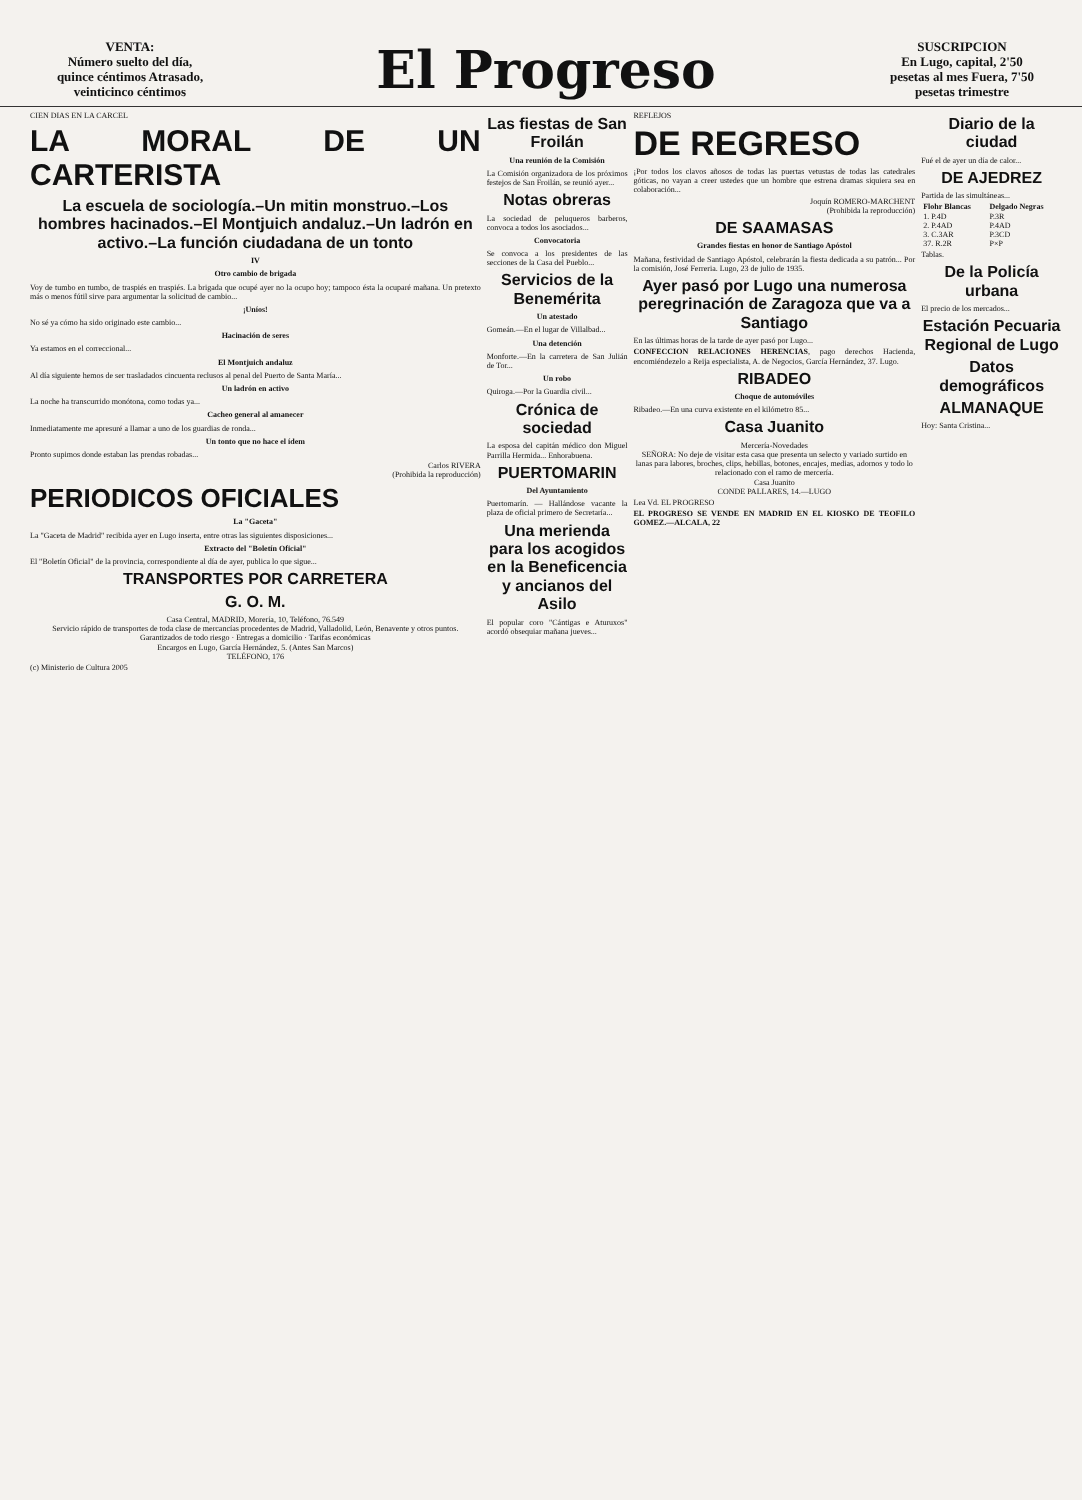VENTA:
Número suelto del día, quince céntimos Atrasado, veinticinco céntimos
El Progreso
SUSCRIPCION
En Lugo, capital, 2'50 pesetas al mes Fuera, 7'50 pesetas trimestre
CIEN DIAS EN LA CARCEL
LA MORAL DE UN CARTERISTA
La escuela de sociología.–Un mitin monstruo.–Los hombres hacinados.–El Montjuich andaluz.–Un ladrón en activo.–La función ciudadana de un tonto
IV
Otro cambio de brigada
Voy de tumbo en tumbo, de traspiés en traspiés. La brigada que ocupé ayer no la ocupo hoy; tampoco ésta la ocuparé mañana. Un pretexto más o menos fútil sirve para argumentar la solicitud de cambio...
¡Uníos!
No sé ya cómo ha sido originado este cambio...
Hacinación de seres
Ya estamos en el correccional...
El Montjuich andaluz
Al día siguiente hemos de ser trasladados cincuenta reclusos al penal del Puerto de Santa María...
Un ladrón en activo
La noche ha transcurrido monótona, como todas ya...
Cacheo general al amanecer
Inmediatamente me apresuré a llamar a uno de los guardias de ronda...
Un tonto que no hace el ídem
Pronto supimos donde estaban las prendas robadas...
Carlos RIVERA
(Prohibida la reproducción)
PERIODICOS OFICIALES
La "Gaceta"
La "Gaceta de Madrid" recibida ayer en Lugo inserta, entre otras las siguientes disposiciones...
Extracto del "Boletín Oficial"
El "Boletín Oficial" de la provincia, correspondiente al día de ayer, publica lo que sigue...
TRANSPORTES POR CARRETERA
G. O. M.
Casa Central, MADRID, Morería, 10, Teléfono, 76.549
Servicio rápido de transportes de toda clase de mercancías procedentes de Madrid, Valladolid, León, Benavente y otros puntos.
Garantizados de todo riesgo · Entregas a domicilio · Tarifas económicas
Encargos en Lugo, García Hernández, 5. (Antes San Marcos)
TELÉFONO, 176
(c) Ministerio de Cultura 2005
Las fiestas de San Froilán
Una reunión de la Comisión
La Comisión organizadora de los próximos festejos de San Froilán, se reunió ayer...
Notas obreras
La sociedad de peluqueros barberos, convoca a todos los asociados...
Convocatoria
Se convoca a los presidentes de las secciones de la Casa del Pueblo...
Servicios de la Benemérita
Un atestado
Gomeán.—En el lugar de Villalbad...
Una detención
Monforte.—En la carretera de San Julián de Tor...
Un robo
Quiroga.—Por la Guardia civil...
Crónica de sociedad
La esposa del capitán médico don Miguel Parrilla Hermida... Enhorabuena.
PUERTOMARIN
Del Ayuntamiento
Puertomarín. — Hallándose vacante la plaza de oficial primero de Secretaría...
Una merienda para los acogidos en la Beneficencia y ancianos del Asilo
El popular coro "Cántigas e Aturuxos" acordó obsequiar mañana jueves...
REFLEJOS
DE REGRESO
¡Por todos los clavos añosos de todas las puertas vetustas de todas las catedrales góticas, no vayan a creer ustedes que un hombre que estrena dramas siquiera sea en colaboración...
Joquín ROMERO-MARCHENT
(Prohibida la reproducción)
DE SAAMASAS
Grandes fiestas en honor de Santiago Apóstol
Mañana, festividad de Santiago Apóstol, celebrarán la fiesta dedicada a su patrón... Por la comisión, José Ferreria. Lugo, 23 de julio de 1935.
Ayer pasó por Lugo una numerosa peregrinación de Zaragoza que va a Santiago
En las últimas horas de la tarde de ayer pasó por Lugo...
CONFECCION RELACIONES HERENCIAS, pago derechos Hacienda, encomiéndezelo a Reija especialista, A. de Negocios, García Hernández, 37. Lugo.
RIBADEO
Choque de automóviles
Ribadeo.—En una curva existente en el kilómetro 85...
Casa Juanito
Mercería-Novedades
SEÑORA: No deje de visitar esta casa que presenta un selecto y variado surtido en lanas para labores, broches, clips, hebillas, botones, encajes, medias, adornos y todo lo relacionado con el ramo de mercería.
Casa Juanito
CONDE PALLARES, 14.—LUGO
Lea Vd. EL PROGRESO
EL PROGRESO SE VENDE EN MADRID EN EL KIOSKO DE TEOFILO GOMEZ.—ALCALA, 22
Diario de la ciudad
Fué el de ayer un día de calor...
DE AJEDREZ
Partida de las simultáneas...
| Flohr Blancas | Delgado Negras |
| --- | --- |
| 1. P.4D | P.3R |
| 2. P.4AD | P.4AD |
| 3. C.3AR | P.3CD |
| 37. R.2R | P×P |
Tablas.
De la Policía urbana
El precio de los mercados...
Estación Pecuaria Regional de Lugo
Datos demográficos
ALMANAQUE
Hoy: Santa Cristina...